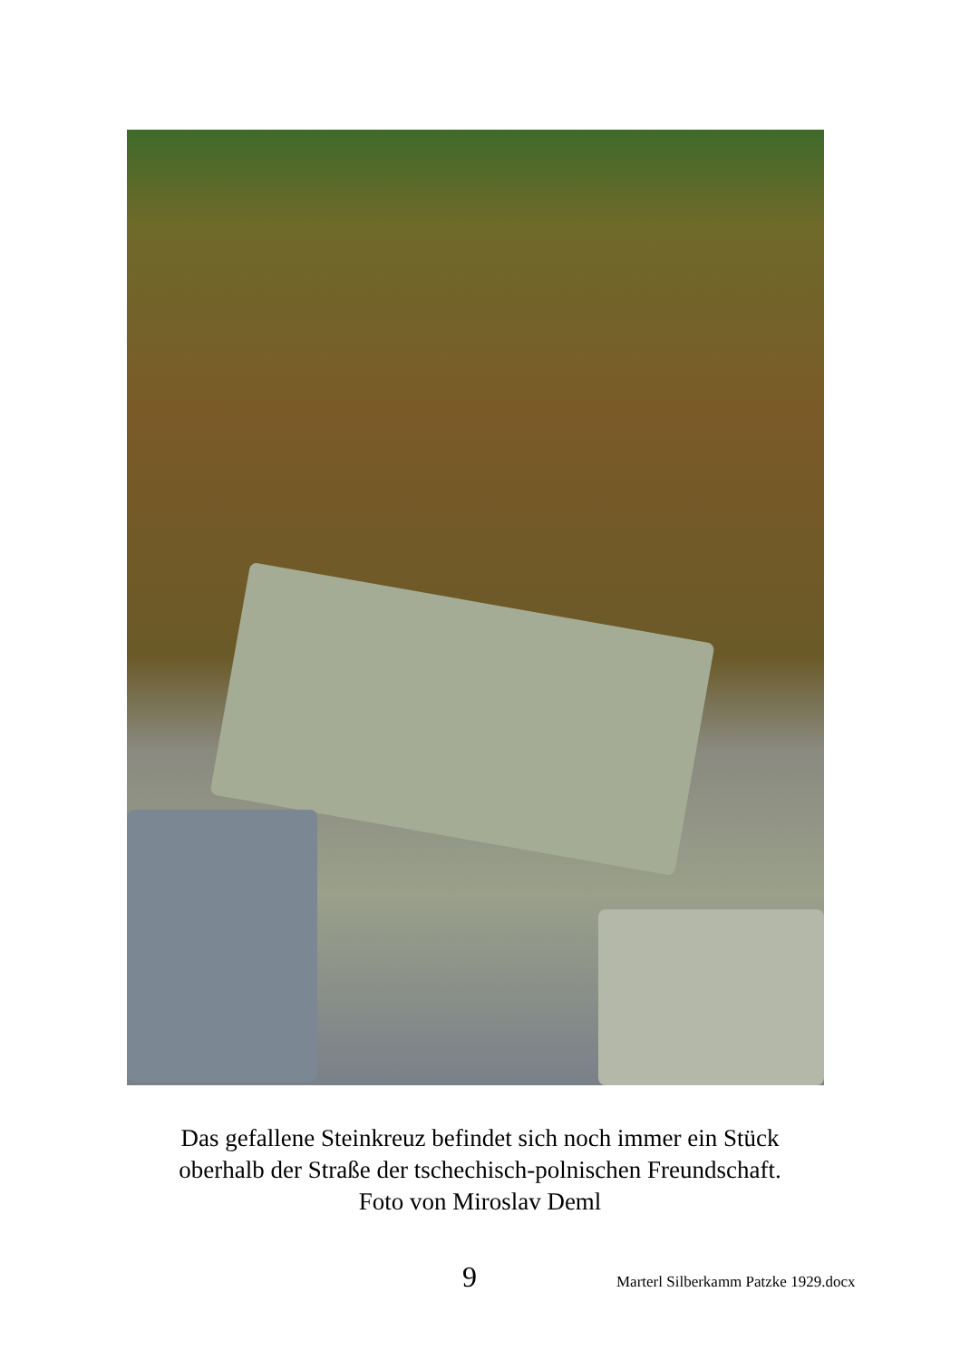Das gefallene Steinkreuz befindet sich noch immer ein Stück
oberhalb der Straße der tschechisch-polnischen Freundschaft.
Foto von Miroslav Deml
9 Marterl Silberkamm Patzke 1929.docx